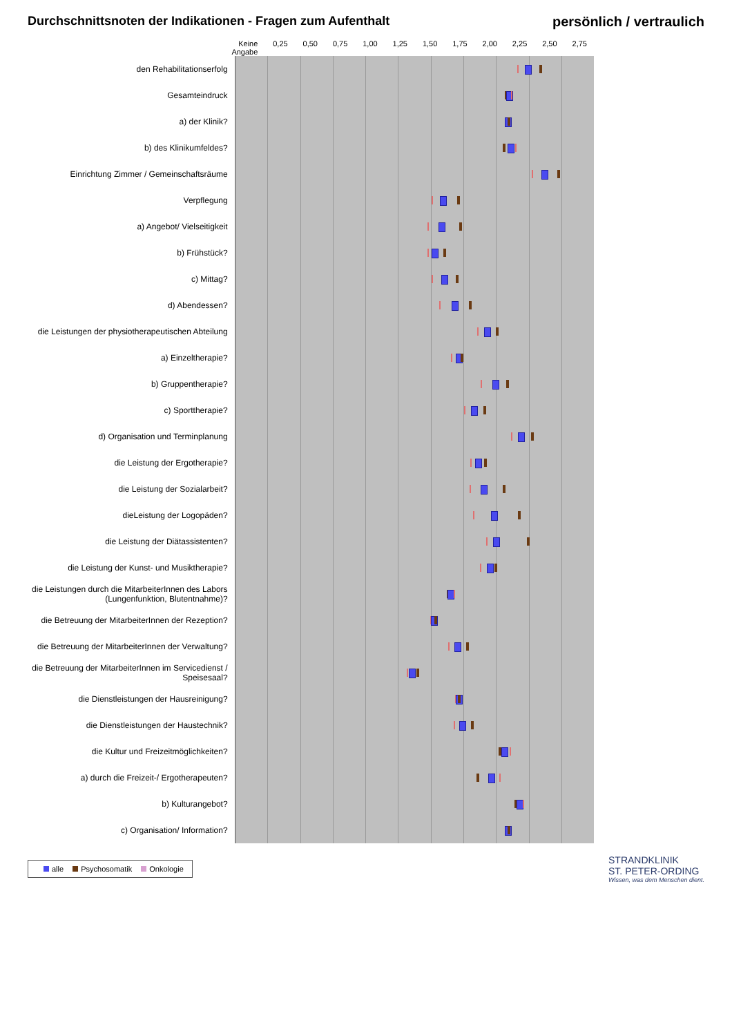Durchschnittsnoten der Indikationen - Fragen zum Aufenthalt
persönlich / vertraulich
Keine Angabe 0,25 0,50 0,75 1,00 1,25 1,50 1,75 2,00 2,25 2,50 2,75
den Rehabilitationserfolg
Gesamteindruck
a) der Klinik?
b) des Klinikumfeldes?
Einrichtung Zimmer / Gemeinschaftsräume
Verpflegung
a) Angebot/ Vielseitigkeit
b) Frühstück?
c) Mittag?
d) Abendessen?
die Leistungen der physiotherapeutischen Abteilung
a) Einzeltherapie?
b) Gruppentherapie?
c) Sporttherapie?
d) Organisation und Terminplanung
die Leistung der Ergotherapie?
die Leistung der Sozialarbeit?
dieLeistung der Logopäden?
die Leistung der Diätassistenten?
die Leistung der Kunst- und Musiktherapie?
die Leistungen durch die MitarbeiterInnen des Labors (Lungenfunktion, Blutentnahme)?
die Betreuung der MitarbeiterInnen der Rezeption?
die Betreuung der MitarbeiterInnen der Verwaltung?
die Betreuung der MitarbeiterInnen im Servicedienst / Speisesaal?
die Dienstleistungen der Hausreinigung?
die Dienstleistungen der Haustechnik?
die Kultur und Freizeitmöglichkeiten?
a) durch die Freizeit-/ Ergotherapeuten?
b) Kulturangebot?
c) Organisation/ Information?
alle Psychosomatik Onkologie
STRANDKLINIK
ST. PETER-ORDING
Wissen, was dem Menschen dient.